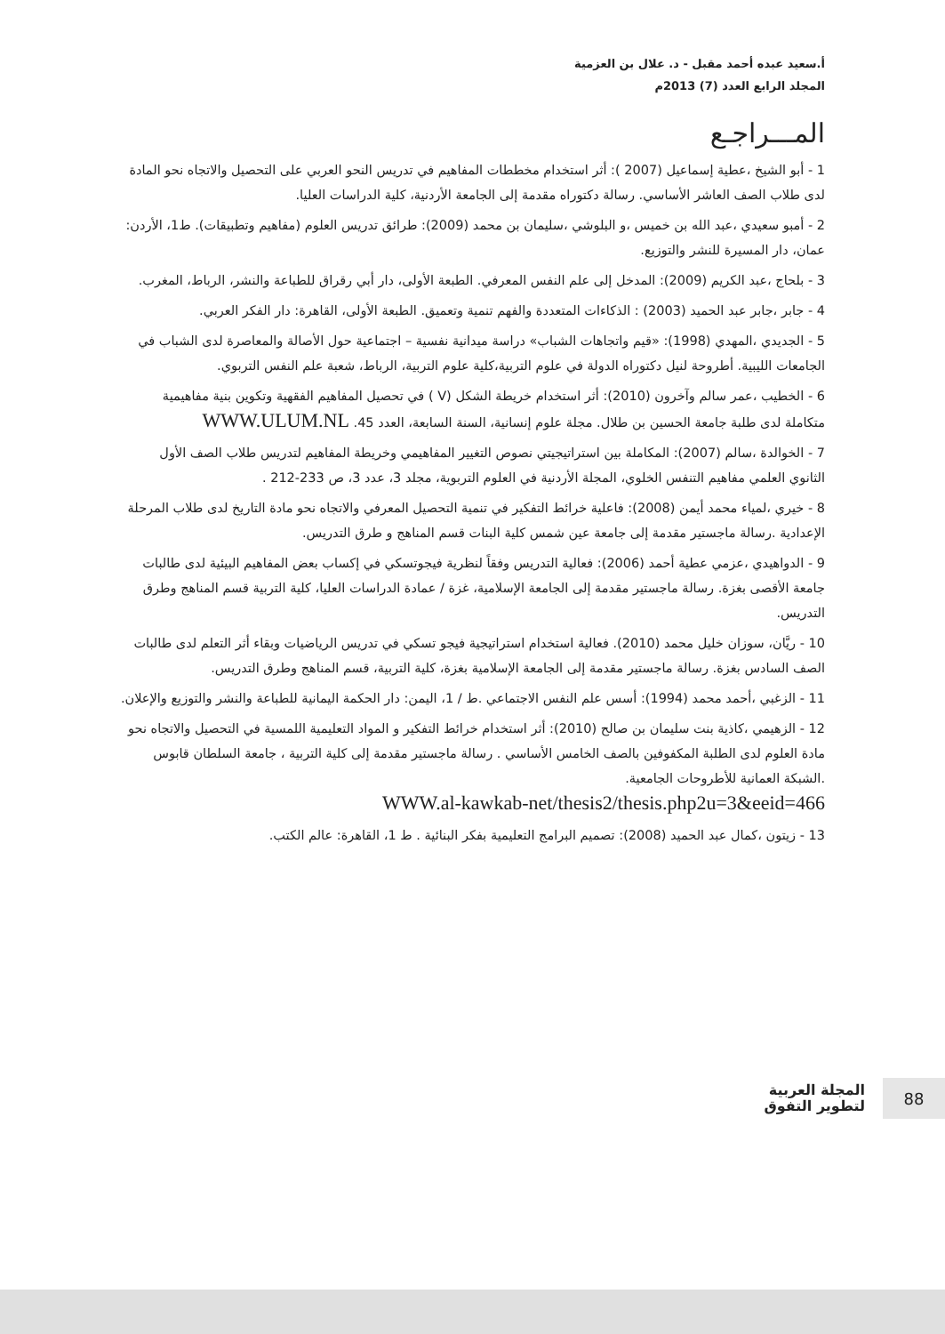أ.سعيد عبده أحمد مقبل - د. علال بن العزمية
المجلد الرابع العدد (7) 2013م
المـــراجـع
1 - أبو الشيخ ،عطية إسماعيل (2007 ): أثر استخدام مخططات المفاهيم في تدريس النحو العربي على التحصيل والاتجاه نحو المادة لدى طلاب الصف العاشر الأساسي. رسالة دكتوراه مقدمة إلى الجامعة الأردنية، كلية الدراسات العليا.
2 - أمبو سعيدي ،عبد الله بن خميس ،و البلوشي ،سليمان بن محمد (2009): طرائق تدريس العلوم (مفاهيم وتطبيقات). ط1، الأردن: عمان، دار المسيرة للنشر والتوزيع.
3 - بلحاج ،عبد الكريم (2009): المدخل إلى علم النفس المعرفي. الطبعة الأولى، دار أبي رقراق للطباعة والنشر، الرباط، المغرب.
4 - جابر ،جابر عبد الحميد (2003) : الذكاءات المتعددة والفهم تنمية وتعميق. الطبعة الأولى، القاهرة: دار الفكر العربي.
5 - الجديدي ،المهدي (1998): «قيم واتجاهات الشباب» دراسة ميدانية نفسية – اجتماعية حول الأصالة والمعاصرة لدى الشباب في الجامعات الليبية. أطروحة لنيل دكتوراه الدولة في علوم التربية،كلية علوم التربية، الرباط، شعبة علم النفس التربوي.
6 - الخطيب ،عمر سالم وآخرون (2010): أثر استخدام خريطة الشكل (V ) في تحصيل المفاهيم الفقهية وتكوين بنية مفاهيمية متكاملة لدى طلبة جامعة الحسين بن طلال. مجلة علوم إنسانية، السنة السابعة، العدد 45. WWW.ULUM.NL
7 - الخوالدة ،سالم (2007): المكاملة بين استراتيجيتي نصوص التغيير المفاهيمي وخريطة المفاهيم لتدريس طلاب الصف الأول الثانوي العلمي مفاهيم التنفس الخلوي، المجلة الأردنية في العلوم التربوية، مجلد 3، عدد 3، ص 233-212 .
8 - خيري ،لمياء محمد أيمن (2008): فاعلية خرائط التفكير في تنمية التحصيل المعرفي والاتجاه نحو مادة التاريخ لدى طلاب المرحلة الإعدادية .رسالة ماجستير مقدمة إلى جامعة عين شمس كلية البنات قسم المناهج و طرق التدريس.
9 - الدواهيدي ،عزمي عطية أحمد (2006): فعالية التدريس وفقاً لنظرية فيجوتسكي في إكساب بعض المفاهيم البيئية لدى طالبات جامعة الأقصى بغزة. رسالة ماجستير مقدمة إلى الجامعة الإسلامية، غزة / عمادة الدراسات العليا، كلية التربية قسم المناهج وطرق التدريس.
10 - ريَّان، سوزان خليل محمد (2010). فعالية استخدام استراتيجية فيجو تسكي في تدريس الرياضيات وبقاء أثر التعلم لدى طالبات الصف السادس بغزة. رسالة ماجستير مقدمة إلى الجامعة الإسلامية بغزة، كلية التربية، قسم المناهج وطرق التدريس.
11 - الزغبي ،أحمد محمد (1994): أسس علم النفس الاجتماعي .ط / 1، اليمن: دار الحكمة اليمانية للطباعة والنشر والتوزيع والإعلان.
12 - الزهيمي ،كاذية بنت سليمان بن صالح (2010): أثر استخدام خرائط التفكير و المواد التعليمية اللمسية في التحصيل والاتجاه نحو مادة العلوم لدى الطلبة المكفوفين بالصف الخامس الأساسي . رسالة ماجستير مقدمة إلى كلية التربية ، جامعة السلطان قابوس .الشبكة العمانية للأطروحات الجامعية.
WWW.al-kawkab-net/thesis2/thesis.php2u=3&eeid=466
13 - زيتون ،كمال عبد الحميد (2008): تصميم البرامج التعليمية بفكر البنائية . ط 1، القاهرة: عالم الكتب.
88
المجلة العربية
لتطوير التفوق